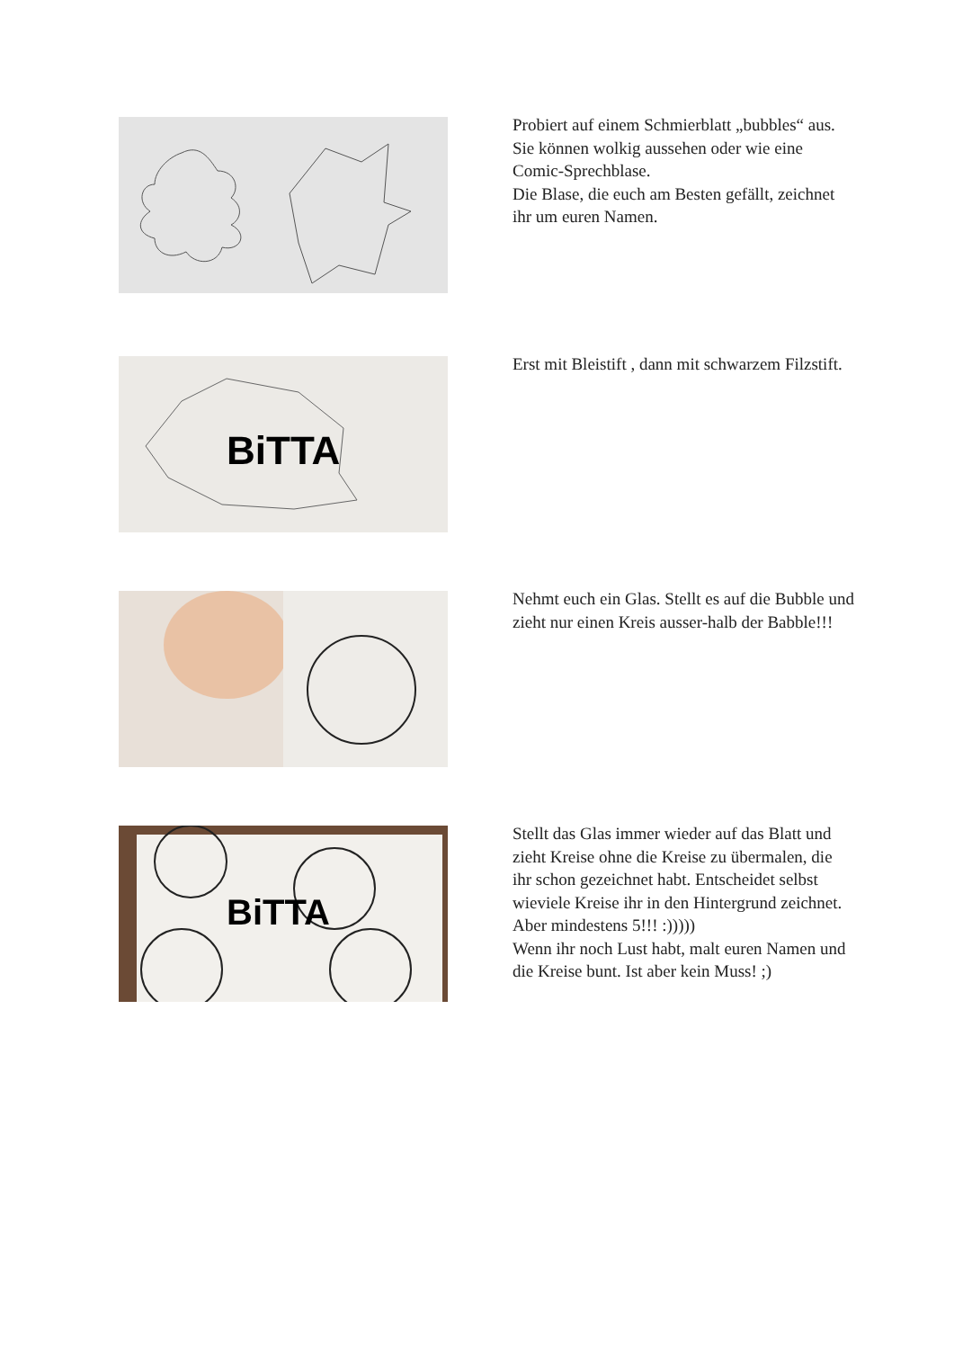Probiert auf einem Schmierblatt „bubbles“ aus. Sie können wolkig aussehen oder wie eine Comic-Sprechblase.
Die Blase, die euch am Besten gefällt, zeichnet ihr um euren Namen.
BiTTA
Erst mit Bleistift , dann mit schwarzem Filzstift.
Nehmt euch ein Glas. Stellt es auf die Bubble und zieht nur einen Kreis ausser-halb der Babble!!!
BiTTA
Stellt das Glas immer wieder auf das Blatt und zieht Kreise ohne die Kreise zu übermalen, die ihr schon gezeichnet habt. Entscheidet selbst wieviele Kreise ihr in den Hintergrund zeichnet.
Aber mindestens 5!!! :)))))
Wenn ihr noch Lust habt, malt euren Namen und die Kreise bunt. Ist aber kein Muss! ;)